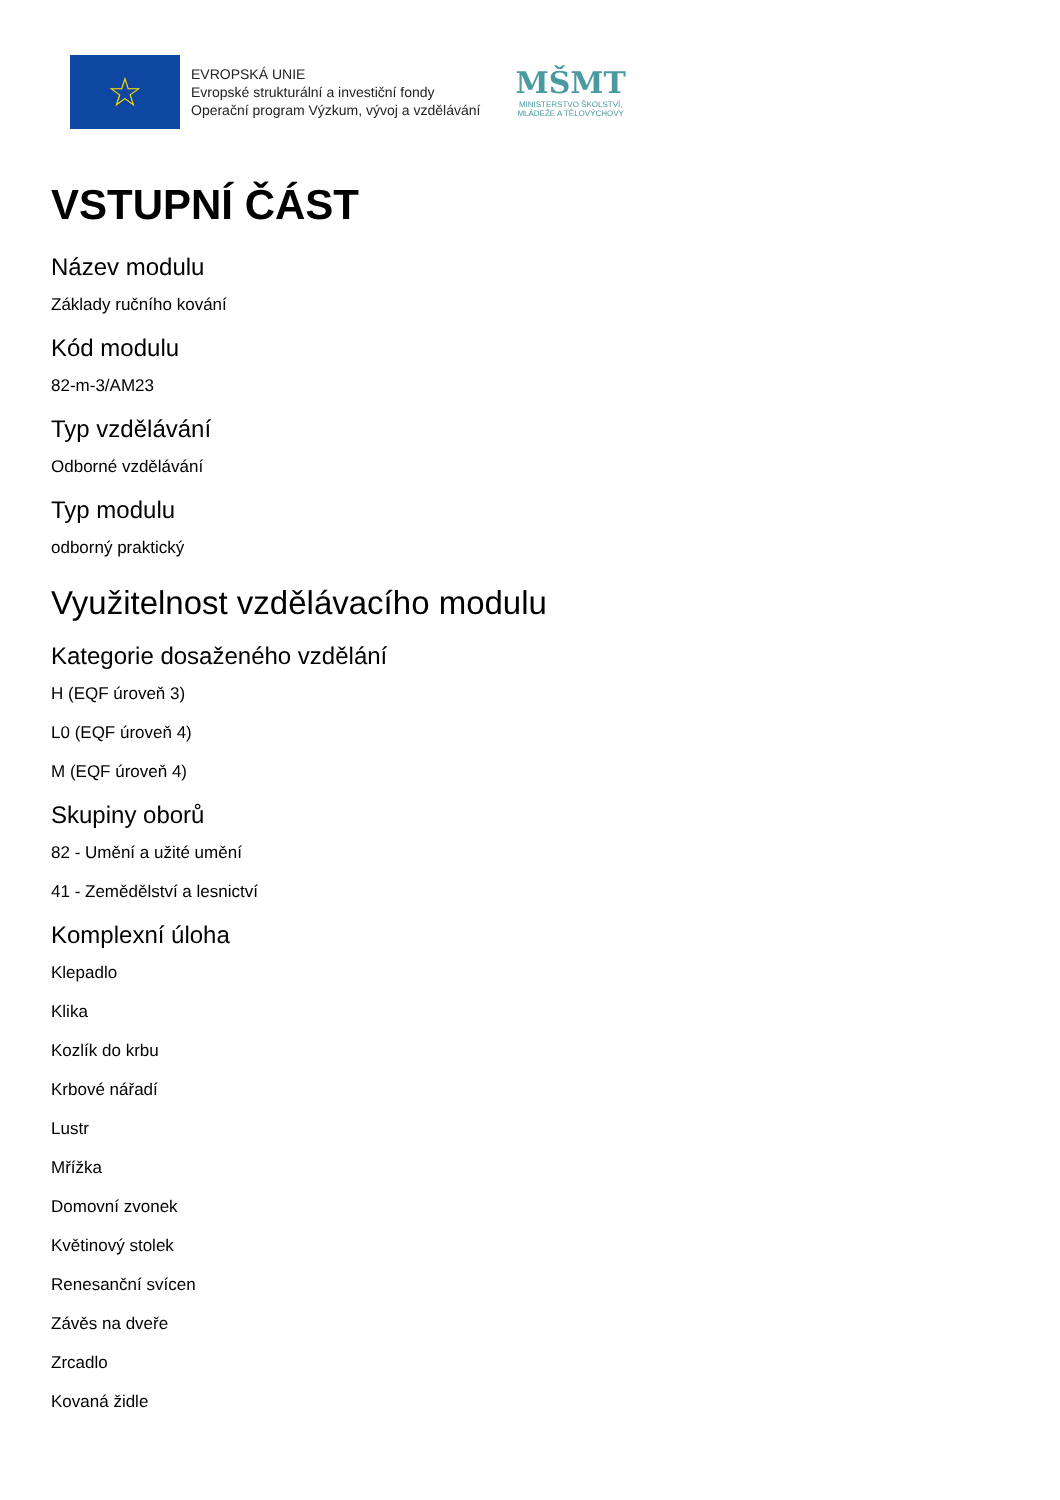☆
EVROPSKÁ UNIE
Evropské strukturální a investiční fondy
Operační program Výzkum, vývoj a vzdělávání
MŠMT
MINISTERSTVO ŠKOLSTVÍ,
MLÁDEŽE A TĚLOVÝCHOVY
VSTUPNÍ ČÁST
Název modulu
Základy ručního kování
Kód modulu
82-m-3/AM23
Typ vzdělávání
Odborné vzdělávání
Typ modulu
odborný praktický
Využitelnost vzdělávacího modulu
Kategorie dosaženého vzdělání
H (EQF úroveň 3)
L0 (EQF úroveň 4)
M (EQF úroveň 4)
Skupiny oborů
82 - Umění a užité umění
41 - Zemědělství a lesnictví
Komplexní úloha
Klepadlo
Klika
Kozlík do krbu
Krbové nářadí
Lustr
Mřížka
Domovní zvonek
Květinový stolek
Renesanční svícen
Závěs na dveře
Zrcadlo
Kovaná židle